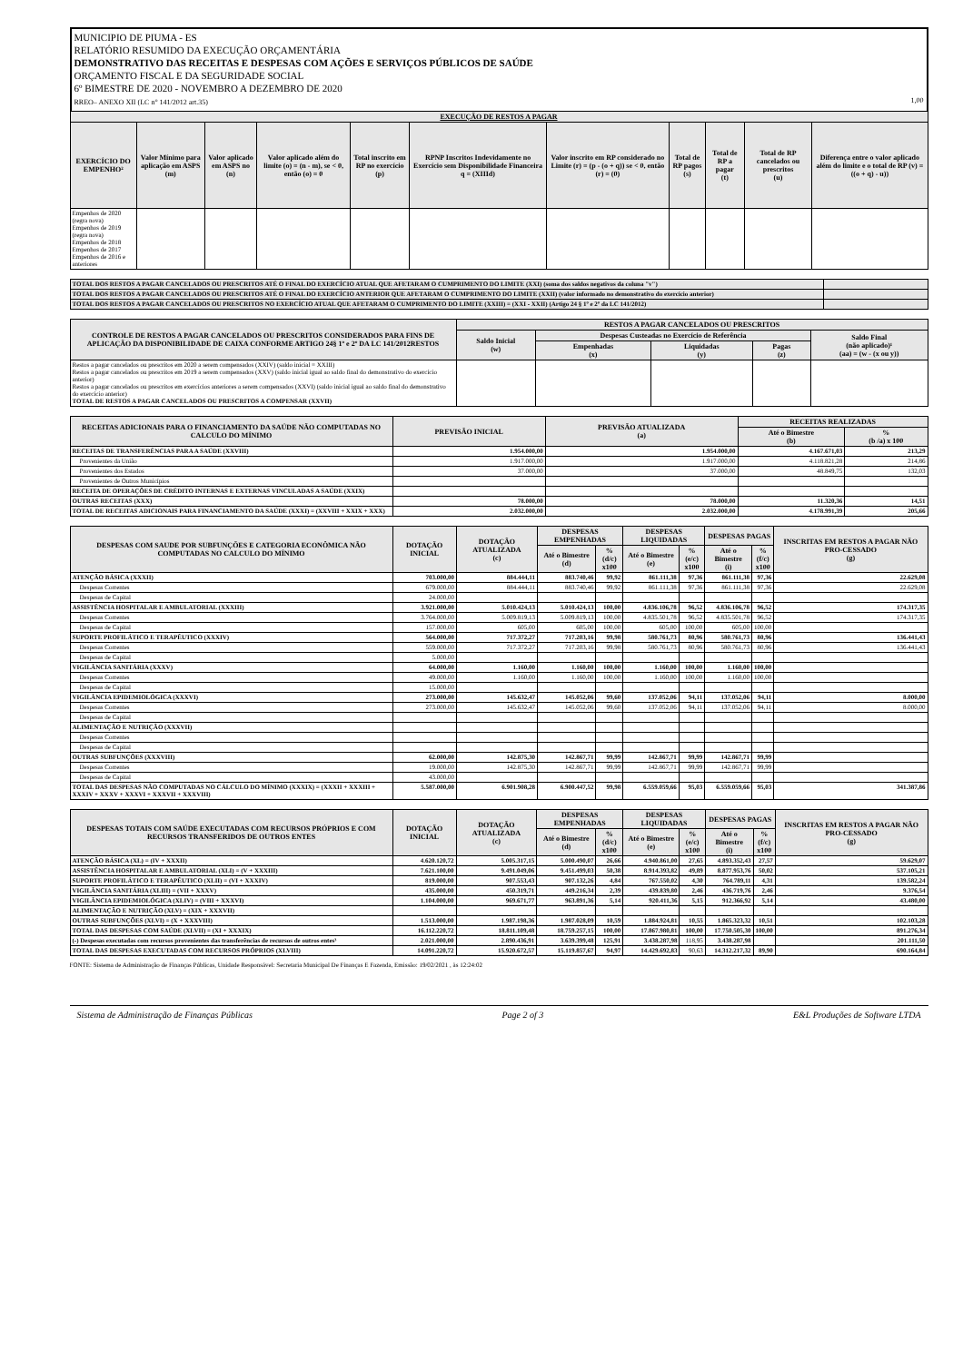MUNICIPIO DE PIUMA - ES
RELATÓRIO RESUMIDO DA EXECUÇÃO ORÇAMENTÁRIA
DEMONSTRATIVO DAS RECEITAS E DESPESAS COM AÇÕES E SERVIÇOS PÚBLICOS DE SAÚDE
ORÇAMENTO FISCAL E DA SEGURIDADE SOCIAL
6º BIMESTRE DE 2020 - NOVEMBRO A DEZEMBRO DE 2020
RREO– ANEXO XII (LC n° 141/2012 art.35) 1,00
| EXECUÇÃO DE RESTOS A PAGAR | | | | | | | | | | |
| --- | --- | --- | --- | --- | --- | --- | --- | --- | --- | --- |
| EXERCÍCIO DO EMPENHO² | Valor Mínimo para aplicação em ASPS (m) | Valor aplicado em ASPS no (n) | Valor aplicado além do limite (o) = (n - m), se < 0, então (o) = 0 | Total inscrito em RP no exercício (p) | RPNP Inscritos Indevidamente no Exercício sem Disponibilidade Financeira q = (XIIId) | Valor inscrito em RP considerado no Limite (r) = (p - (o + q)) se < 0, então (r) = (0) | Total de RP pagos (s) | Total de RP a pagar (t) | Total de RP cancelados ou prescritos (u) | Diferença entre o valor aplicado além do limite e o total de RP (v) = ((o + q) - u)) |
| Empenhos de 2020 (regra nova) Empenhos de 2019 (regra nova) Empenhos de 2018 Empenhos de 2017 Empenhos de 2016 e anteriores | | | | | | | | | | |
| TOTAL DOS RESTOS A PAGAR CANCELADOS OU PRESCRITOS ATÉ O FINAL DO EXERCÍCIO ATUAL QUE AFETARAM O CUMPRIMENTO DO LIMITE (XXI) (soma dos saldos negativos da coluna "v") | |
| --- | --- |
| TOTAL DOS RESTOS A PAGAR CANCELADOS OU PRESCRITOS ATÉ O FINAL DO EXERCÍCIO ANTERIOR QUE AFETARAM O CUMPRIMENTO DO LIMITE (XXII) (valor informado no demonstrativo do exercício anterior) | |
| TOTAL DOS RESTOS A PAGAR CANCELADOS OU PRESCRITOS NO EXERCÍCIO ATUAL QUE AFETARAM O CUMPRIMENTO DO LIMITE (XXIII) = (XXI - XXII) (Artigo 24 § 1º e 2º da LC 141/2012) | |
| CONTROLE DE RESTOS A PAGAR CANCELADOS OU PRESCRITOS CONSIDERADOS PARA FINS DE APLICAÇÃO DA DISPONIBILIDADE DE CAIXA CONFORME ARTIGO 24§ 1º e 2º DA LC 141/2012RESTOS | RESTOS A PAGAR CANCELADOS OU PRESCRITOS | | | | |
| --- | --- | --- | --- | --- | --- |
| | Saldo Inicial (w) | Despesas Custeadas no Exercício de Referência | | | Saldo Final (não aplicado)¹ (aa) = (w - (x ou y)) |
| | | Empenhadas (x) | Liquidadas (y) | Pagas (z) | |
| Restos a pagar cancelados ou prescritos em 2020 a serem compensados (XXIV) (saldo inicial = XXIII) Restos a pagar cancelados ou prescritos em 2019 a serem compensados (XXV) (saldo inicial igual ao saldo final do demonstrativo do exercício anterior) Restos a pagar cancelados ou prescritos em exercícios anteriores a serem compensados (XXVI) (saldo inicial igual ao saldo final do demonstrativo do exercício anterior) TOTAL DE RESTOS A PAGAR CANCELADOS OU PRESCRITOS A COMPENSAR (XXVII) | | | | | |
| RECEITAS ADICIONAIS PARA O FINANCIAMENTO DA SAÚDE NÃO COMPUTADAS NO CALCULO DO MÍNIMO | PREVISÃO INICIAL | PREVISÃO ATUALIZADA (a) | RECEITAS REALIZADAS | |
| --- | --- | --- | --- | --- |
| | | | Até o Bimestre (b) | % (b /a) x 100 |
| RECEITAS DE TRANSFERÊNCIAS PARA A SAÚDE (XXVIII) | 1.954.000,00 | 1.954.000,00 | 4.167.671,03 | 213,29 |
| Provenientes da União | 1.917.000,00 | 1.917.000,00 | 4.118.821,28 | 214,86 |
| Provenientes dos Estados | 37.000,00 | 37.000,00 | 48.849,75 | 132,03 |
| Provenientes de Outros Municípios | | | | |
| RECEITA DE OPERAÇÕES DE CRÉDITO INTERNAS E EXTERNAS VINCULADAS A SAÚDE (XXIX) | | | | |
| OUTRAS RECEITAS (XXX) | 78.000,00 | 78.000,00 | 11.320,36 | 14,51 |
| TOTAL DE RECEITAS ADICIONAIS PARA FINANCIAMENTO DA SAÚDE (XXXI) = (XXVIII + XXIX + XXX) | 2.032.000,00 | 2.032.000,00 | 4.178.991,39 | 205,66 |
| DESPESAS COM SAUDE POR SUBFUNÇÕES E CATEGORIA ECONÔMICA NÃO COMPUTADAS NO CALCULO DO MÍNIMO | DOTAÇÃO INICIAL | DOTAÇÃO ATUALIZADA (c) | DESPESAS EMPENHADAS | | DESPESAS LIQUIDADAS | | DESPESAS PAGAS | | INSCRITAS EM RESTOS A PAGAR NÃO PRO-CESSADO (g) |
| --- | --- | --- | --- | --- | --- | --- | --- | --- | --- |
| | | | Até o Bimestre (d) | % (d/c) x100 | Até o Bimestre (e) | % (e/c) x100 | Até o Bimestre (i) | % (f/c) x100 | |
| ATENÇÃO BÁSICA (XXXII) | 703.000,00 | 884.444,11 | 883.740,46 | 99,92 | 861.111,38 | 97,36 | 861.111,38 | 97,36 | 22.629,08 |
| Despesas Correntes | 679.000,00 | 884.444,11 | 883.740,46 | 99,92 | 861.111,38 | 97,36 | 861.111,38 | 97,36 | 22.629,08 |
| Despesas de Capital | 24.000,00 | | | | | | | | |
| ASSISTÊNCIA HOSPITALAR E AMBULATORIAL (XXXIII) | 3.921.000,00 | 5.010.424,13 | 5.010.424,13 | 100,00 | 4.836.106,78 | 96,52 | 4.836.106,78 | 96,52 | 174.317,35 |
| Despesas Correntes | 3.764.000,00 | 5.009.819,13 | 5.009.819,13 | 100,00 | 4.835.501,78 | 96,52 | 4.835.501,78 | 96,52 | 174.317,35 |
| Despesas de Capital | 157.000,00 | 605,00 | 605,00 | 100,00 | 605,00 | 100,00 | 605,00 | 100,00 | |
| SUPORTE PROFILÁTICO E TERAPÊUTICO (XXXIV) | 564.000,00 | 717.372,27 | 717.203,16 | 99,98 | 580.761,73 | 80,96 | 580.761,73 | 80,96 | 136.441,43 |
| Despesas Correntes | 559.000,00 | 717.372,27 | 717.203,16 | 99,98 | 580.761,73 | 80,96 | 580.761,73 | 80,96 | 136.441,43 |
| Despesas de Capital | 5.000,00 | | | | | | | | |
| VIGILÂNCIA SANITÁRIA (XXXV) | 64.000,00 | 1.160,00 | 1.160,00 | 100,00 | 1.160,00 | 100,00 | 1.160,00 | 100,00 | |
| Despesas Correntes | 49.000,00 | 1.160,00 | 1.160,00 | 100,00 | 1.160,00 | 100,00 | 1.160,00 | 100,00 | |
| Despesas de Capital | 15.000,00 | | | | | | | | |
| VIGILÂNCIA EPIDEMIOLÓGICA (XXXVI) | 273.000,00 | 145.632,47 | 145.052,06 | 99,60 | 137.052,06 | 94,11 | 137.052,06 | 94,11 | 8.000,00 |
| Despesas Correntes | 273.000,00 | 145.632,47 | 145.052,06 | 99,60 | 137.052,06 | 94,11 | 137.052,06 | 94,11 | 8.000,00 |
| Despesas de Capital | | | | | | | | | |
| ALIMENTAÇÃO E NUTRIÇÃO (XXXVII) | | | | | | | | | |
| Despesas Correntes | | | | | | | | | |
| Despesas de Capital | | | | | | | | | |
| OUTRAS SUBFUNÇÕES (XXXVIII) | 62.000,00 | 142.875,30 | 142.867,71 | 99,99 | 142.867,71 | 99,99 | 142.867,71 | 99,99 | |
| Despesas Correntes | 19.000,00 | 142.875,30 | 142.867,71 | 99,99 | 142.867,71 | 99,99 | 142.867,71 | 99,99 | |
| Despesas de Capital | 43.000,00 | | | | | | | | |
| TOTAL DAS DESPESAS NÃO COMPUTADAS NO CÁLCULO DO MÍNIMO (XXXIX) = (XXXII + XXXIII + XXXIV + XXXV + XXXVI + XXXVII + XXXVIII) | 5.587.000,00 | 6.901.908,28 | 6.900.447,52 | 99,98 | 6.559.059,66 | 95,03 | 6.559.059,66 | 95,03 | 341.387,86 |
| DESPESAS TOTAIS COM SAÚDE EXECUTADAS COM RECURSOS PRÓPRIOS E COM RECURSOS TRANSFERIDOS DE OUTROS ENTES | DOTAÇÃO INICIAL | DOTAÇÃO ATUALIZADA (c) | DESPESAS EMPENHADAS | | DESPESAS LIQUIDADAS | | DESPESAS PAGAS | | INSCRITAS EM RESTOS A PAGAR NÃO PRO-CESSADO (g) |
| --- | --- | --- | --- | --- | --- | --- | --- | --- | --- |
| | | | Até o Bimestre (d) | % (d/c) x100 | Até o Bimestre (e) | % (e/c) x100 | Até o Bimestre (i) | % (f/c) x100 | |
| ATENÇÃO BÁSICA (XL) = (IV + XXXII) | 4.620.120,72 | 5.005.317,15 | 5.000.490,07 | 26,66 | 4.940.861,00 | 27,65 | 4.893.352,43 | 27,57 | 59.629,07 |
| ASSISTÊNCIA HOSPITALAR E AMBULATORIAL (XLI) = (V + XXXIII) | 7.621.100,00 | 9.491.049,06 | 9.451.499,03 | 50,38 | 8.914.393,82 | 49,89 | 8.877.953,76 | 50,02 | 537.105,21 |
| SUPORTE PROFILÁTICO E TERAPÊUTICO (XLII) = (VI + XXXIV) | 819.000,00 | 907.553,43 | 907.132,26 | 4,84 | 767.550,02 | 4,30 | 764.789,11 | 4,31 | 139.582,24 |
| VIGILÂNCIA SANITÁRIA (XLIII) = (VII + XXXV) | 435.000,00 | 450.319,71 | 449.216,34 | 2,39 | 439.839,80 | 2,46 | 436.719,76 | 2,46 | 9.376,54 |
| VIGILÂNCIA EPIDEMIOLÓGICA (XLIV) = (VIII + XXXVI) | 1.104.000,00 | 969.671,77 | 963.891,36 | 5,14 | 920.411,36 | 5,15 | 912.366,92 | 5,14 | 43.480,00 |
| ALIMENTAÇÃO E NUTRIÇÃO (XLV) = (XIX + XXXVII) | | | | | | | | | |
| OUTRAS SUBFUNÇÕES (XLVI) = (X + XXXVIII) | 1.513.000,00 | 1.987.198,36 | 1.987.028,09 | 10,59 | 1.884.924,81 | 10,55 | 1.865.323,32 | 10,51 | 102.103,28 |
| TOTAL DAS DESPESAS COM SAÚDE (XLVII) = (XI + XXXIX) | 16.112.220,72 | 18.811.109,48 | 18.759.257,15 | 100,00 | 17.867.980,81 | 100,00 | 17.750.505,30 | 100,00 | 891.276,34 |
| (-) Despesas executadas com recursos provenientes das transferências de recursos de outros entes³ | 2.021.000,00 | 2.890.436,91 | 3.639.399,48 | 125,91 | 3.438.287,98 | 118,95 | 3.438.287,98 | | 201.111,50 |
| TOTAL DAS DESPESAS EXECUTADAS COM RECURSOS PRÓPRIOS (XLVIII) | 14.091.220,72 | 15.920.672,57 | 15.119.857,67 | 94,97 | 14.429.692,83 | 90,63 | 14.312.217,32 | 89,90 | 690.164,84 |
FONTE: Sistema de Administração de Finanças Públicas, Unidade Responsável: Secretaria Municipal De Finanças E Fazenda, Emissão: 19/02/2021 , às 12:24:02
Sistema de Administração de Finanças Públicas Page 2 of 3 E&L Produções de Software LTDA